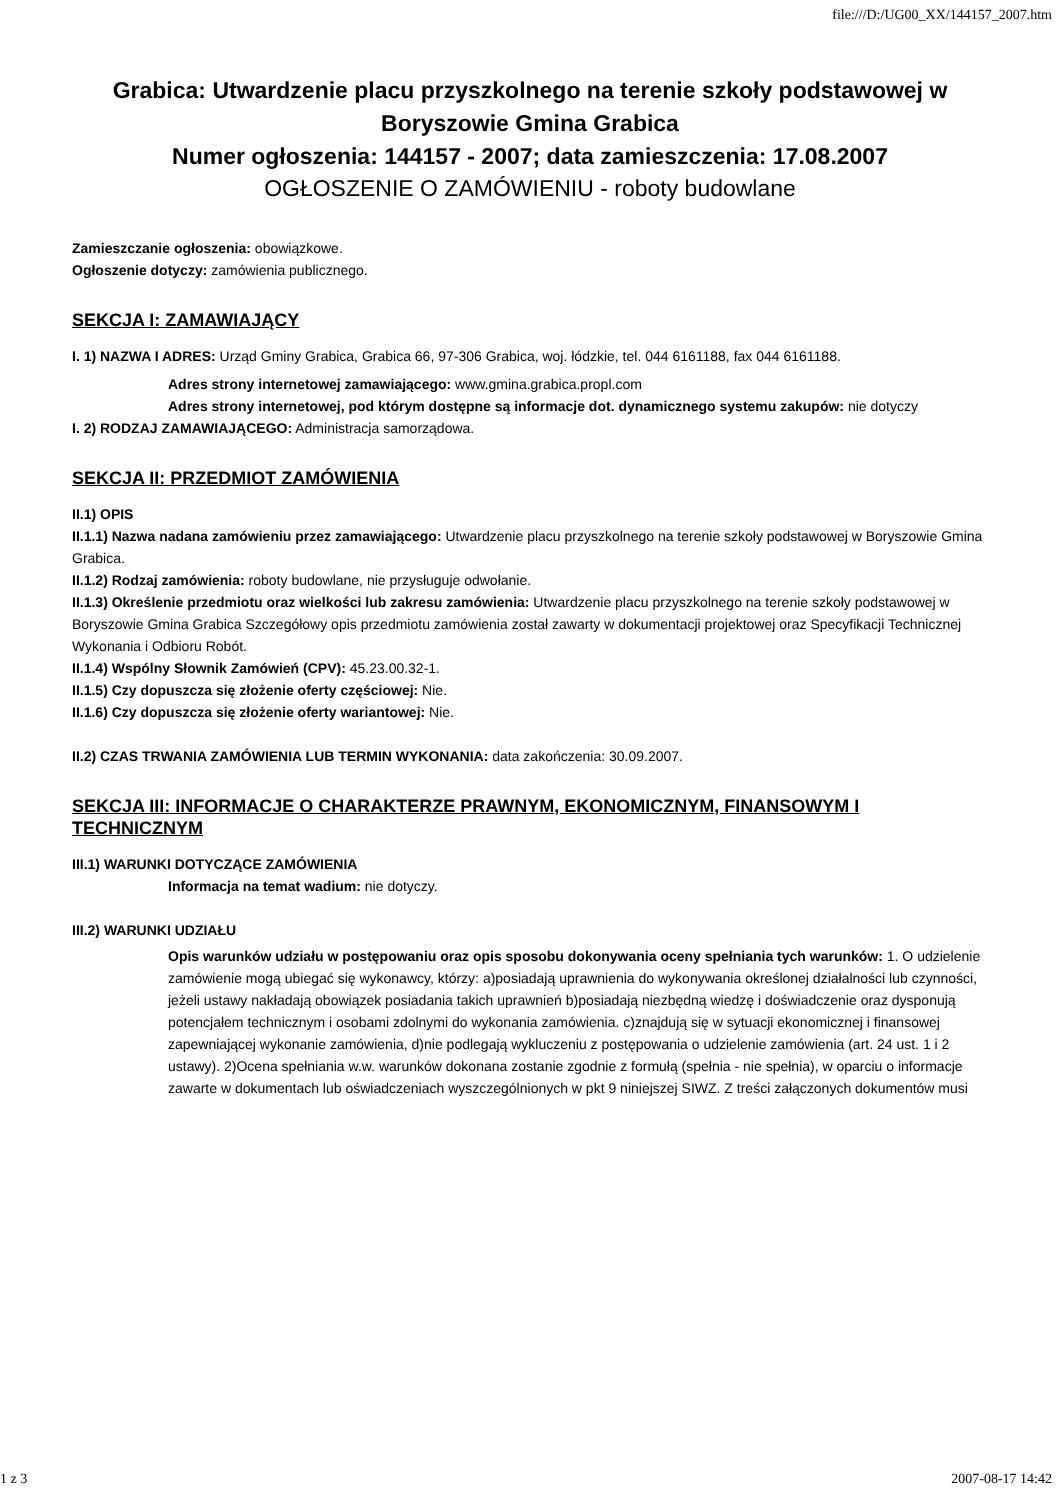file:///D:/UG00_XX/144157_2007.htm
Grabica: Utwardzenie placu przyszkolnego na terenie szkoły podstawowej w Boryszowie Gmina Grabica
Numer ogłoszenia: 144157 - 2007; data zamieszczenia: 17.08.2007
OGŁOSZENIE O ZAMÓWIENIU - roboty budowlane
Zamieszczanie ogłoszenia: obowiązkowe.
Ogłoszenie dotyczy: zamówienia publicznego.
SEKCJA I: ZAMAWIAJĄCY
I. 1) NAZWA I ADRES: Urząd Gminy Grabica, Grabica 66, 97-306 Grabica, woj. łódzkie, tel. 044 6161188, fax 044 6161188.
Adres strony internetowej zamawiającego: www.gmina.grabica.propl.com
Adres strony internetowej, pod którym dostępne są informacje dot. dynamicznego systemu zakupów: nie dotyczy
I. 2) RODZAJ ZAMAWIAJĄCEGO: Administracja samorządowa.
SEKCJA II: PRZEDMIOT ZAMÓWIENIA
II.1) OPIS
II.1.1) Nazwa nadana zamówieniu przez zamawiającego: Utwardzenie placu przyszkolnego na terenie szkoły podstawowej w Boryszowie Gmina Grabica.
II.1.2) Rodzaj zamówienia: roboty budowlane, nie przysługuje odwołanie.
II.1.3) Określenie przedmiotu oraz wielkości lub zakresu zamówienia: Utwardzenie placu przyszkolnego na terenie szkoły podstawowej w Boryszowie Gmina Grabica Szczegółowy opis przedmiotu zamówienia został zawarty w dokumentacji projektowej oraz Specyfikacji Technicznej Wykonania i Odbioru Robót.
II.1.4) Wspólny Słownik Zamówień (CPV): 45.23.00.32-1.
II.1.5) Czy dopuszcza się złożenie oferty częściowej: Nie.
II.1.6) Czy dopuszcza się złożenie oferty wariantowej: Nie.
II.2) CZAS TRWANIA ZAMÓWIENIA LUB TERMIN WYKONANIA: data zakończenia: 30.09.2007.
SEKCJA III: INFORMACJE O CHARAKTERZE PRAWNYM, EKONOMICZNYM, FINANSOWYM I TECHNICZNYM
III.1) WARUNKI DOTYCZĄCE ZAMÓWIENIA
Informacja na temat wadium: nie dotyczy.
III.2) WARUNKI UDZIAŁU
Opis warunków udziału w postępowaniu oraz opis sposobu dokonywania oceny spełniania tych warunków: 1. O udzielenie zamówienie mogą ubiegać się wykonawcy, którzy: a)posiadają uprawnienia do wykonywania określonej działalności lub czynności, jeżeli ustawy nakładają obowiązek posiadania takich uprawnień b)posiadają niezbędną wiedzę i doświadczenie oraz dysponują potencjałem technicznym i osobami zdolnymi do wykonania zamówienia. c)znajdują się w sytuacji ekonomicznej i finansowej zapewniającej wykonanie zamówienia, d)nie podlegają wykluczeniu z postępowania o udzielenie zamówienia (art. 24 ust. 1 i 2 ustawy). 2)Ocena spełniania w.w. warunków dokonana zostanie zgodnie z formułą (spełnia - nie spełnia), w oparciu o informacje zawarte w dokumentach lub oświadczeniach wyszczególnionych w pkt 9 niniejszej SIWZ. Z treści załączonych dokumentów musi
1 z 3 2007-08-17 14:42